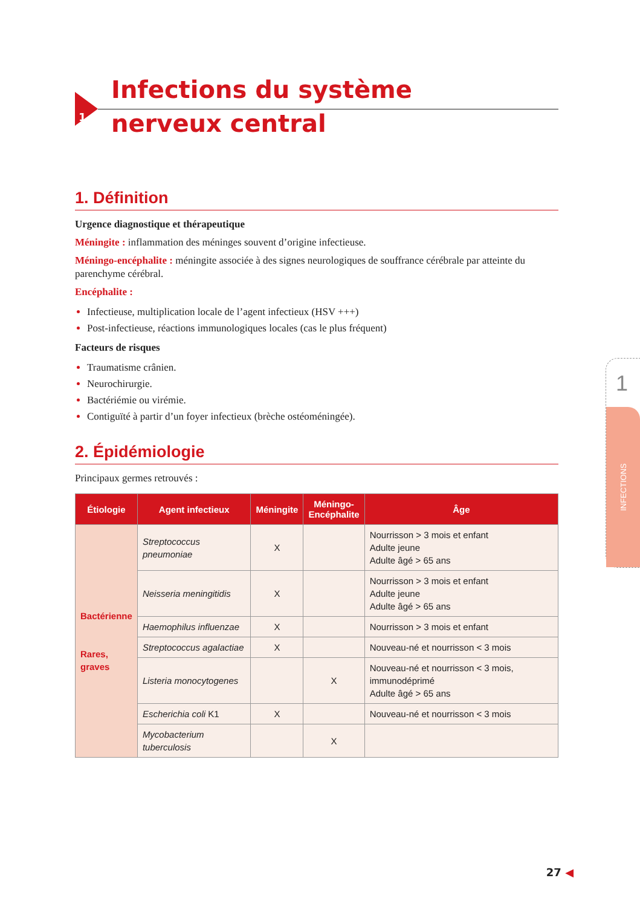1
Infections du système
nerveux central
1. Définition
Urgence diagnostique et thérapeutique
Méningite : inflammation des méninges souvent d’origine infectieuse.
Méningo-encéphalite : méningite associée à des signes neurologiques de souffrance cérébrale par atteinte du parenchyme cérébral.
Encéphalite :
Infectieuse, multiplication locale de l’agent infectieux (HSV +++)
Post-infectieuse, réactions immunologiques locales (cas le plus fréquent)
Facteurs de risques
Traumatisme crânien.
Neurochirurgie.
Bactériémie ou virémie.
Contiguïté à partir d’un foyer infectieux (brèche ostéoméningée).
2. Épidémiologie
Principaux germes retrouvés :
| Étiologie | Agent infectieux | Méningite | Méningo- Encéphalite | Âge |
| --- | --- | --- | --- | --- |
| Bactérienne Rares, graves | Streptococcus pneumoniae | X | | Nourrisson > 3 mois et enfant Adulte jeune Adulte âgé > 65 ans |
| | Neisseria meningitidis | X | | Nourrisson > 3 mois et enfant Adulte jeune Adulte âgé > 65 ans |
| | Haemophilus influenzae | X | | Nourrisson > 3 mois et enfant |
| | Streptococcus agalactiae | X | | Nouveau-né et nourrisson < 3 mois |
| | Listeria monocytogenes | | X | Nouveau-né et nourrisson < 3 mois, immunodéprimé Adulte âgé > 65 ans |
| | Escherichia coli K1 | X | | Nouveau-né et nourrisson < 3 mois |
| | Mycobacterium tuberculosis | | X | |
1
INFECTIONS
27 ◀